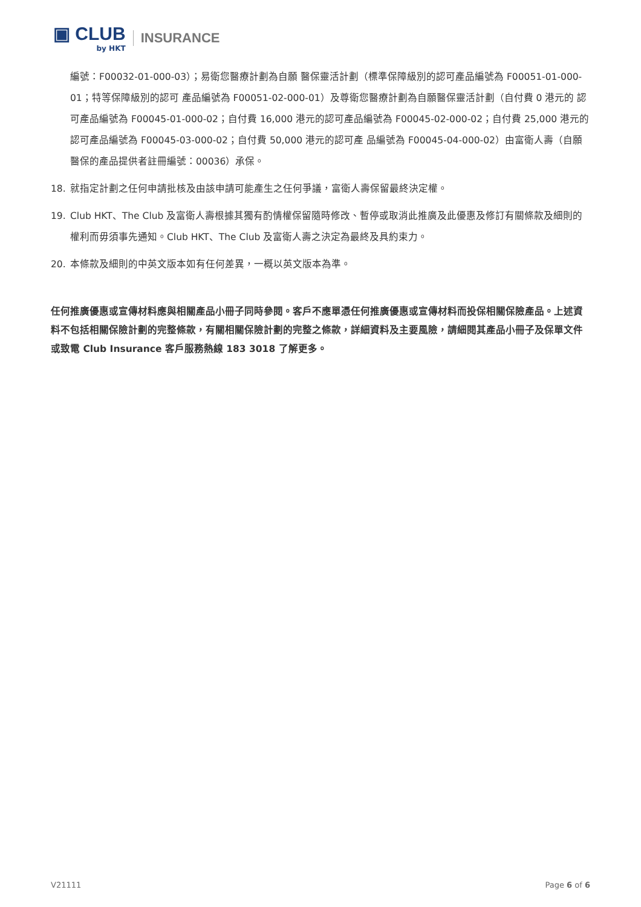▣ CLUB
by HKT
INSURANCE
編號：F00032-01-000-03）；易衛您醫療計劃為自願 醫保靈活計劃（標準保障級別的認可產品編號為 F00051-01-000-01；特等保障級別的認可 產品編號為 F00051-02-000-01）及尊衛您醫療計劃為自願醫保靈活計劃（自付費 0 港元的 認可產品編號為 F00045-01-000-02；自付費 16,000 港元的認可產品編號為 F00045-02-000-02；自付費 25,000 港元的認可產品編號為 F00045-03-000-02；自付費 50,000 港元的認可產 品編號為 F00045-04-000-02）由富衛人壽（自願醫保的產品提供者註冊編號：00036）承保。
18. 就指定計劃之任何申請批核及由該申請可能產生之任何爭議，富衛人壽保留最終決定權。
19. Club HKT、The Club 及富衛人壽根據其獨有酌情權保留隨時修改、暫停或取消此推廣及此優惠及修訂有關條款及細則的權利而毋須事先通知。Club HKT、The Club 及富衛人壽之決定為最終及具約束力。
20. 本條款及細則的中英文版本如有任何差異，一概以英文版本為準。
任何推廣優惠或宣傳材料應與相關產品小冊子同時參閱。客戶不應單憑任何推廣優惠或宣傳材料而投保相關保險產品。上述資料不包括相關保險計劃的完整條款，有關相關保險計劃的完整之條款，詳細資料及主要風險，請細閱其產品小冊子及保單文件或致電 Club Insurance 客戶服務熱線 183 3018 了解更多。
V21111 Page 6 of 6